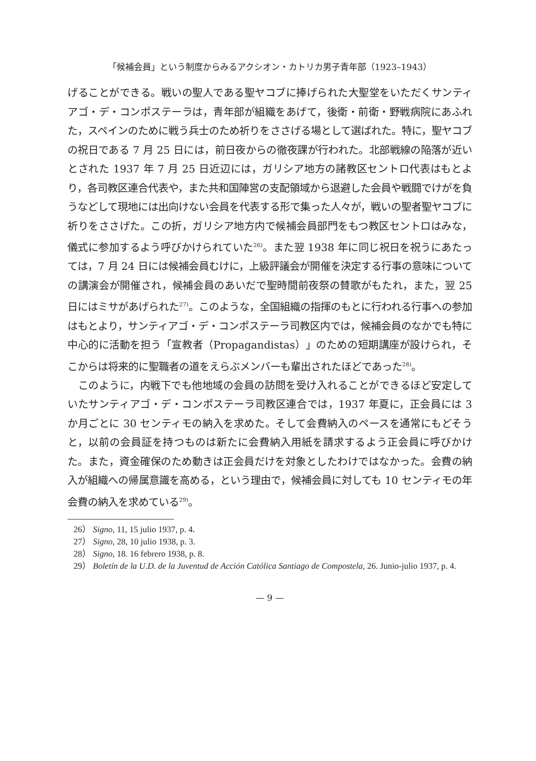「候補会員」という制度からみるアクシオン・カトリカ男子青年部（1923–1943）
げることができる。戦いの聖人である聖ヤコブに捧げられた大聖堂をいただくサンティアゴ・デ・コンポステーラは，青年部が組織をあげて，後衛・前衛・野戦病院にあふれた，スペインのために戦う兵士のため祈りをささげる場として選ばれた。特に，聖ヤコブの祝日である 7 月 25 日には，前日夜からの徹夜課が行われた。北部戦線の陥落が近いとされた 1937 年 7 月 25 日近辺には，ガリシア地方の諸教区セントロ代表はもとより，各司教区連合代表や，また共和国陣営の支配領域から退避した会員や戦闘でけがを負うなどして現地には出向けない会員を代表する形で集った人々が，戦いの聖者聖ヤコブに祈りをささげた。この折，ガリシア地方内で候補会員部門をもつ教区セントロはみな，儀式に参加するよう呼びかけられていた<sup>26)</sup>。また翌 1938 年に同じ祝日を祝うにあたっては，7 月 24 日には候補会員むけに，上級評議会が開催を決定する行事の意味についての講演会が開催され，候補会員のあいだで聖時間前夜祭の賛歌がもたれ，また，翌 25 日にはミサがあげられた<sup>27)</sup>。このような，全国組織の指揮のもとに行われる行事への参加はもとより，サンティアゴ・デ・コンポステーラ司教区内では，候補会員のなかでも特に中心的に活動を担う「宣教者（Propagandistas）」のための短期講座が設けられ，そこからは将来的に聖職者の道をえらぶメンバーも輩出されたほどであった<sup>28)</sup>。
このように，内戦下でも他地域の会員の訪問を受け入れることができるほど安定していたサンティアゴ・デ・コンポステーラ司教区連合では，1937 年夏に，正会員には 3 か月ごとに 30 センティモの納入を求めた。そして会費納入のペースを通常にもどそうと，以前の会員証を持つものは新たに会費納入用紙を請求するよう正会員に呼びかけた。また，資金確保のため動きは正会員だけを対象としたわけではなかった。会費の納入が組織への帰属意識を高める，という理由で，候補会員に対しても 10 センティモの年会費の納入を求めている<sup>29)</sup>。
26） Signo, 11, 15 julio 1937, p. 4.
27） Signo, 28, 10 julio 1938, p. 3.
28） Signo, 18. 16 febrero 1938, p. 8.
29） Boletín de la U.D. de la Juventud de Acción Católica Santiago de Compostela, 26. Junio-julio 1937, p. 4.
— 9 —